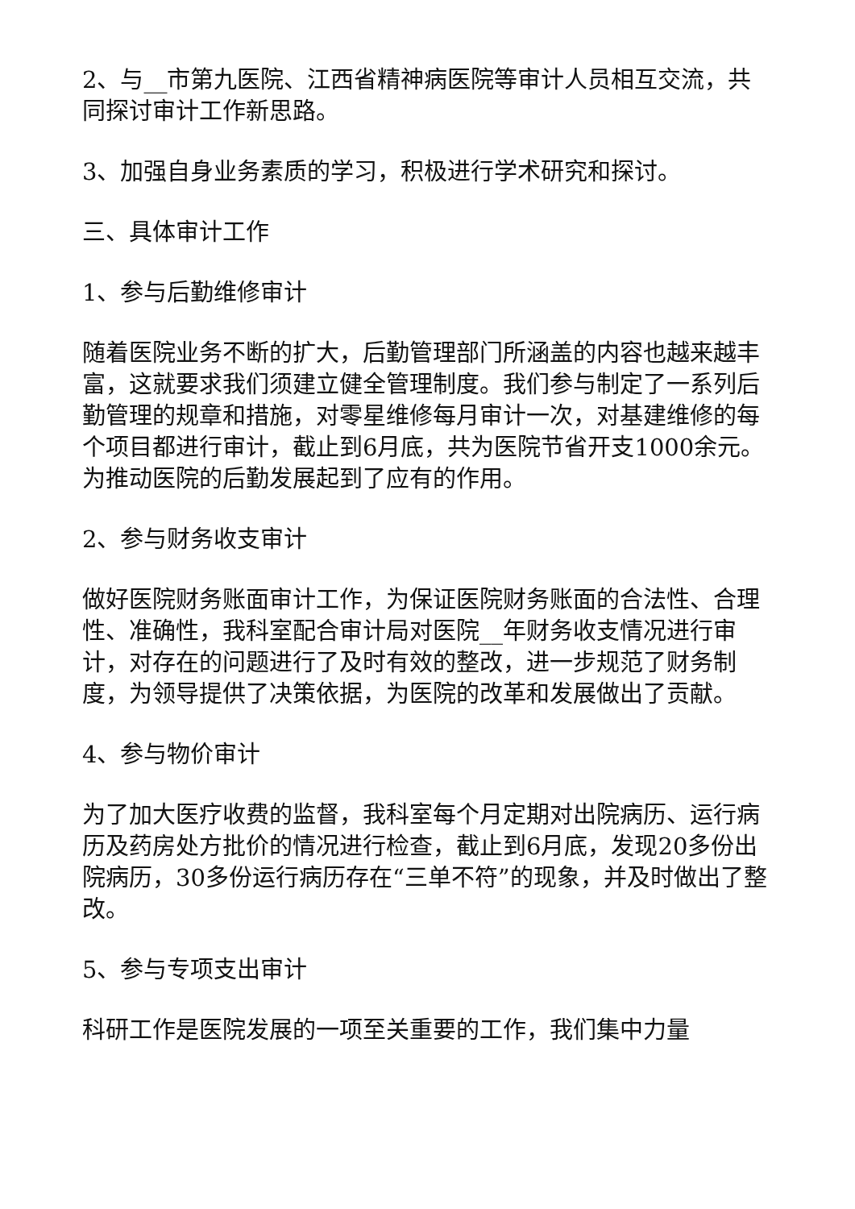2、与__市第九医院、江西省精神病医院等审计人员相互交流，共同探讨审计工作新思路。
3、加强自身业务素质的学习，积极进行学术研究和探讨。
三、具体审计工作
1、参与后勤维修审计
随着医院业务不断的扩大，后勤管理部门所涵盖的内容也越来越丰富，这就要求我们须建立健全管理制度。我们参与制定了一系列后勤管理的规章和措施，对零星维修每月审计一次，对基建维修的每个项目都进行审计，截止到6月底，共为医院节省开支1000余元。为推动医院的后勤发展起到了应有的作用。
2、参与财务收支审计
做好医院财务账面审计工作，为保证医院财务账面的合法性、合理性、准确性，我科室配合审计局对医院__年财务收支情况进行审计，对存在的问题进行了及时有效的整改，进一步规范了财务制度，为领导提供了决策依据，为医院的改革和发展做出了贡献。
4、参与物价审计
为了加大医疗收费的监督，我科室每个月定期对出院病历、运行病历及药房处方批价的情况进行检查，截止到6月底，发现20多份出院病历，30多份运行病历存在“三单不符”的现象，并及时做出了整改。
5、参与专项支出审计
科研工作是医院发展的一项至关重要的工作，我们集中力量